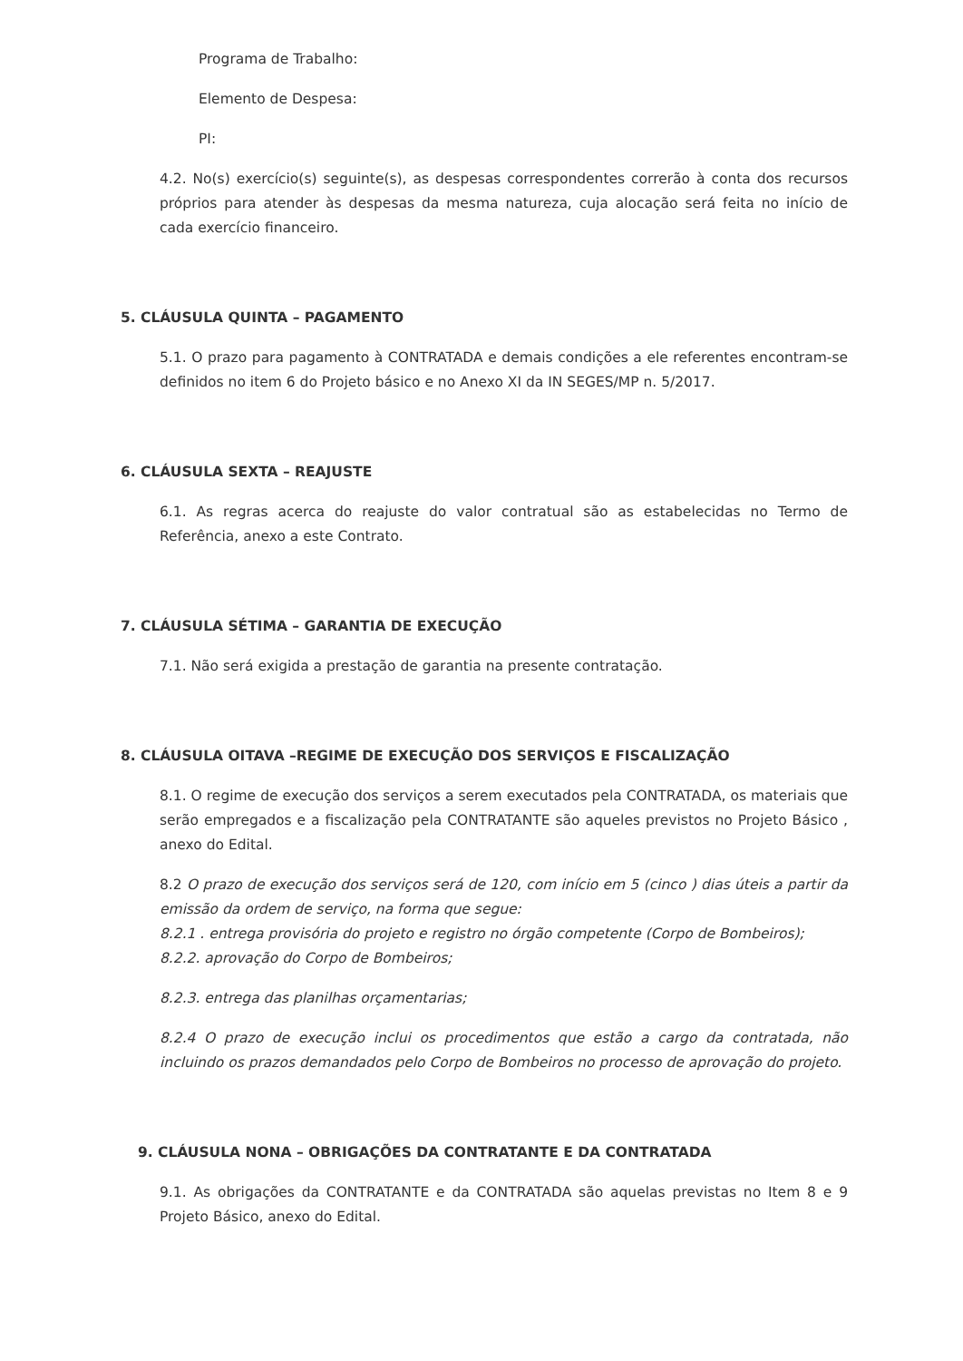Programa de Trabalho:
Elemento de Despesa:
PI:
4.2. No(s) exercício(s) seguinte(s), as despesas correspondentes correrão à conta dos recursos próprios para atender às despesas da mesma natureza, cuja alocação será feita no início de cada exercício financeiro.
5. CLÁUSULA QUINTA – PAGAMENTO
5.1. O prazo para pagamento à CONTRATADA e demais condições a ele referentes encontram-se definidos no item 6 do Projeto básico e no Anexo XI da IN SEGES/MP n. 5/2017.
6. CLÁUSULA SEXTA – REAJUSTE
6.1. As regras acerca do reajuste do valor contratual são as estabelecidas no Termo de Referência, anexo a este Contrato.
7. CLÁUSULA SÉTIMA – GARANTIA DE EXECUÇÃO
7.1. Não será exigida a prestação de garantia na presente contratação.
8. CLÁUSULA OITAVA –REGIME DE EXECUÇÃO DOS SERVIÇOS E FISCALIZAÇÃO
8.1. O regime de execução dos serviços a serem executados pela CONTRATADA, os materiais que serão empregados e a fiscalização pela CONTRATANTE são aqueles previstos no Projeto Básico , anexo do Edital.
8.2 O prazo de execução dos serviços será de 120, com início em 5 (cinco ) dias úteis a partir da emissão da ordem de serviço, na forma que segue:
8.2.1 . entrega provisória do projeto e registro no órgão competente (Corpo de Bombeiros);
8.2.2. aprovação do Corpo de Bombeiros;
8.2.3. entrega das planilhas orçamentarias;
8.2.4 O prazo de execução inclui os procedimentos que estão a cargo da contratada, não incluindo os prazos demandados pelo Corpo de Bombeiros no processo de aprovação do projeto.
9. CLÁUSULA NONA – OBRIGAÇÕES DA CONTRATANTE E DA CONTRATADA
9.1. As obrigações da CONTRATANTE e da CONTRATADA são aquelas previstas no Item 8 e 9 Projeto Básico, anexo do Edital.